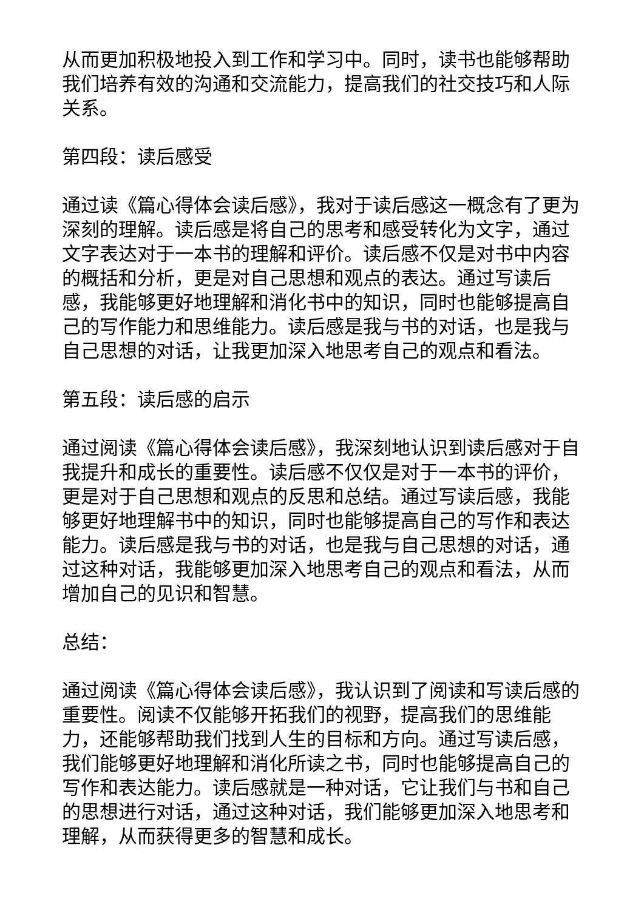从而更加积极地投入到工作和学习中。同时，读书也能够帮助我们培养有效的沟通和交流能力，提高我们的社交技巧和人际关系。
第四段：读后感受
通过读《篇心得体会读后感》，我对于读后感这一概念有了更为深刻的理解。读后感是将自己的思考和感受转化为文字，通过文字表达对于一本书的理解和评价。读后感不仅是对书中内容的概括和分析，更是对自己思想和观点的表达。通过写读后感，我能够更好地理解和消化书中的知识，同时也能够提高自己的写作能力和思维能力。读后感是我与书的对话，也是我与自己思想的对话，让我更加深入地思考自己的观点和看法。
第五段：读后感的启示
通过阅读《篇心得体会读后感》，我深刻地认识到读后感对于自我提升和成长的重要性。读后感不仅仅是对于一本书的评价，更是对于自己思想和观点的反思和总结。通过写读后感，我能够更好地理解书中的知识，同时也能够提高自己的写作和表达能力。读后感是我与书的对话，也是我与自己思想的对话，通过这种对话，我能够更加深入地思考自己的观点和看法，从而增加自己的见识和智慧。
总结：
通过阅读《篇心得体会读后感》，我认识到了阅读和写读后感的重要性。阅读不仅能够开拓我们的视野，提高我们的思维能力，还能够帮助我们找到人生的目标和方向。通过写读后感，我们能够更好地理解和消化所读之书，同时也能够提高自己的写作和表达能力。读后感就是一种对话，它让我们与书和自己的思想进行对话，通过这种对话，我们能够更加深入地思考和理解，从而获得更多的智慧和成长。